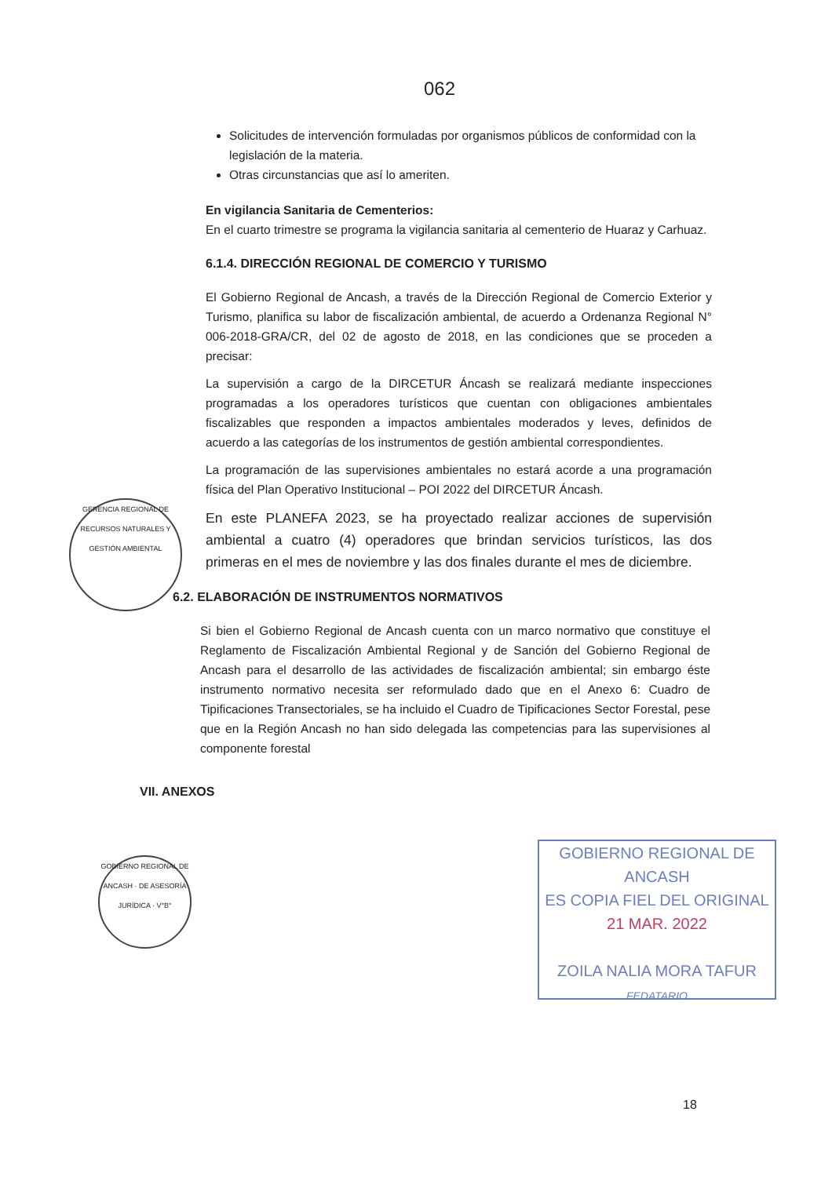062
Solicitudes de intervención formuladas por organismos públicos de conformidad con la legislación de la materia.
Otras circunstancias que así lo ameriten.
En vigilancia Sanitaria de Cementerios:
En el cuarto trimestre se programa la vigilancia sanitaria al cementerio de Huaraz y Carhuaz.
6.1.4. DIRECCIÓN REGIONAL DE COMERCIO Y TURISMO
El Gobierno Regional de Ancash, a través de la Dirección Regional de Comercio Exterior y Turismo, planifica su labor de fiscalización ambiental, de acuerdo a Ordenanza Regional N° 006-2018-GRA/CR, del 02 de agosto de 2018, en las condiciones que se proceden a precisar:
La supervisión a cargo de la DIRCETUR Áncash se realizará mediante inspecciones programadas a los operadores turísticos que cuentan con obligaciones ambientales fiscalizables que responden a impactos ambientales moderados y leves, definidos de acuerdo a las categorías de los instrumentos de gestión ambiental correspondientes.
La programación de las supervisiones ambientales no estará acorde a una programación física del Plan Operativo Institucional – POI 2022 del DIRCETUR Áncash.
En este PLANEFA 2023, se ha proyectado realizar acciones de supervisión ambiental a cuatro (4) operadores que brindan servicios turísticos, las dos primeras en el mes de noviembre y las dos finales durante el mes de diciembre.
6.2. ELABORACIÓN DE INSTRUMENTOS NORMATIVOS
Si bien el Gobierno Regional de Ancash cuenta con un marco normativo que constituye el Reglamento de Fiscalización Ambiental Regional y de Sanción del Gobierno Regional de Ancash para el desarrollo de las actividades de fiscalización ambiental; sin embargo éste instrumento normativo necesita ser reformulado dado que en el Anexo 6: Cuadro de Tipificaciones Transectoriales, se ha incluido el Cuadro de Tipificaciones Sector Forestal, pese que en la Región Ancash no han sido delegada las competencias para las supervisiones al componente forestal
VII. ANEXOS
GERENCIA REGIONAL DE RECURSOS NATURALES Y GESTIÓN AMBIENTAL
GOBIERNO REGIONAL DE ANCASH · DE ASESORÍA JURÍDICA · V°B°
GOBIERNO REGIONAL DE ANCASH
ES COPIA FIEL DEL ORIGINAL
21 MAR. 2022
ZOILA NALIA MORA TAFUR
FEDATARIO
18